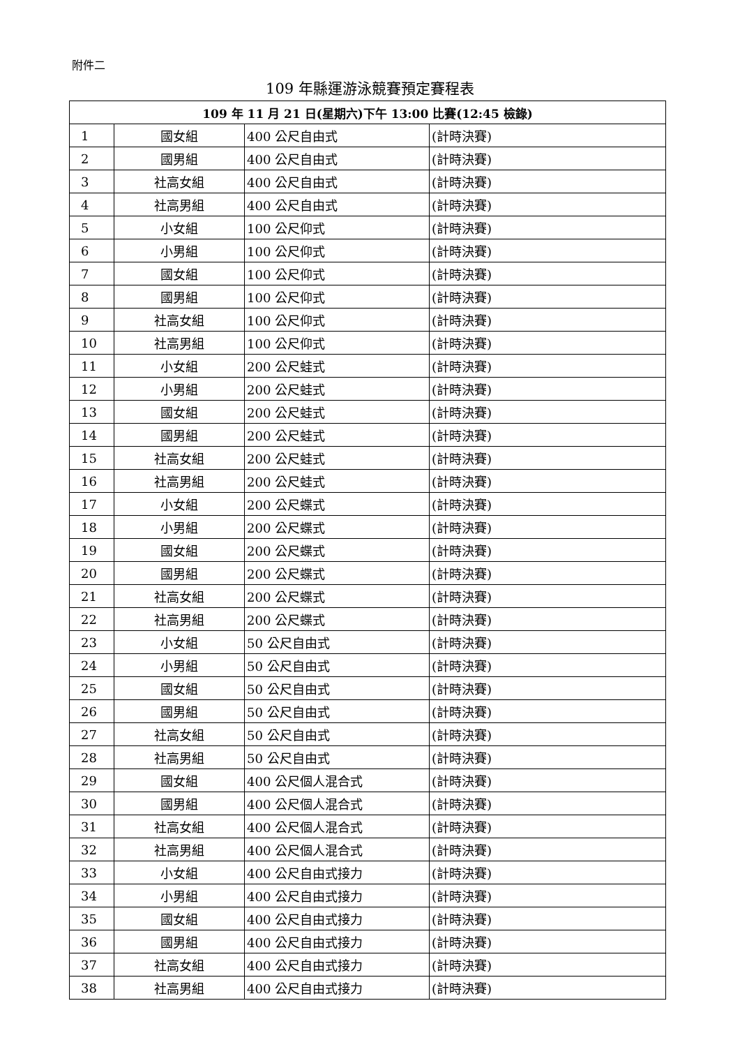附件二
109 年縣運游泳競賽預定賽程表
| 109 年 11 月 21 日(星期六)下午 13:00 比賽(12:45 檢錄) | | | |
| --- | --- | --- | --- |
| 1 | 國女組 | 400 公尺自由式 | (計時決賽) |
| 2 | 國男組 | 400 公尺自由式 | (計時決賽) |
| 3 | 社高女組 | 400 公尺自由式 | (計時決賽) |
| 4 | 社高男組 | 400 公尺自由式 | (計時決賽) |
| 5 | 小女組 | 100 公尺仰式 | (計時決賽) |
| 6 | 小男組 | 100 公尺仰式 | (計時決賽) |
| 7 | 國女組 | 100 公尺仰式 | (計時決賽) |
| 8 | 國男組 | 100 公尺仰式 | (計時決賽) |
| 9 | 社高女組 | 100 公尺仰式 | (計時決賽) |
| 10 | 社高男組 | 100 公尺仰式 | (計時決賽) |
| 11 | 小女組 | 200 公尺蛙式 | (計時決賽) |
| 12 | 小男組 | 200 公尺蛙式 | (計時決賽) |
| 13 | 國女組 | 200 公尺蛙式 | (計時決賽) |
| 14 | 國男組 | 200 公尺蛙式 | (計時決賽) |
| 15 | 社高女組 | 200 公尺蛙式 | (計時決賽) |
| 16 | 社高男組 | 200 公尺蛙式 | (計時決賽) |
| 17 | 小女組 | 200 公尺蝶式 | (計時決賽) |
| 18 | 小男組 | 200 公尺蝶式 | (計時決賽) |
| 19 | 國女組 | 200 公尺蝶式 | (計時決賽) |
| 20 | 國男組 | 200 公尺蝶式 | (計時決賽) |
| 21 | 社高女組 | 200 公尺蝶式 | (計時決賽) |
| 22 | 社高男組 | 200 公尺蝶式 | (計時決賽) |
| 23 | 小女組 | 50 公尺自由式 | (計時決賽) |
| 24 | 小男組 | 50 公尺自由式 | (計時決賽) |
| 25 | 國女組 | 50 公尺自由式 | (計時決賽) |
| 26 | 國男組 | 50 公尺自由式 | (計時決賽) |
| 27 | 社高女組 | 50 公尺自由式 | (計時決賽) |
| 28 | 社高男組 | 50 公尺自由式 | (計時決賽) |
| 29 | 國女組 | 400 公尺個人混合式 | (計時決賽) |
| 30 | 國男組 | 400 公尺個人混合式 | (計時決賽) |
| 31 | 社高女組 | 400 公尺個人混合式 | (計時決賽) |
| 32 | 社高男組 | 400 公尺個人混合式 | (計時決賽) |
| 33 | 小女組 | 400 公尺自由式接力 | (計時決賽) |
| 34 | 小男組 | 400 公尺自由式接力 | (計時決賽) |
| 35 | 國女組 | 400 公尺自由式接力 | (計時決賽) |
| 36 | 國男組 | 400 公尺自由式接力 | (計時決賽) |
| 37 | 社高女組 | 400 公尺自由式接力 | (計時決賽) |
| 38 | 社高男組 | 400 公尺自由式接力 | (計時決賽) |